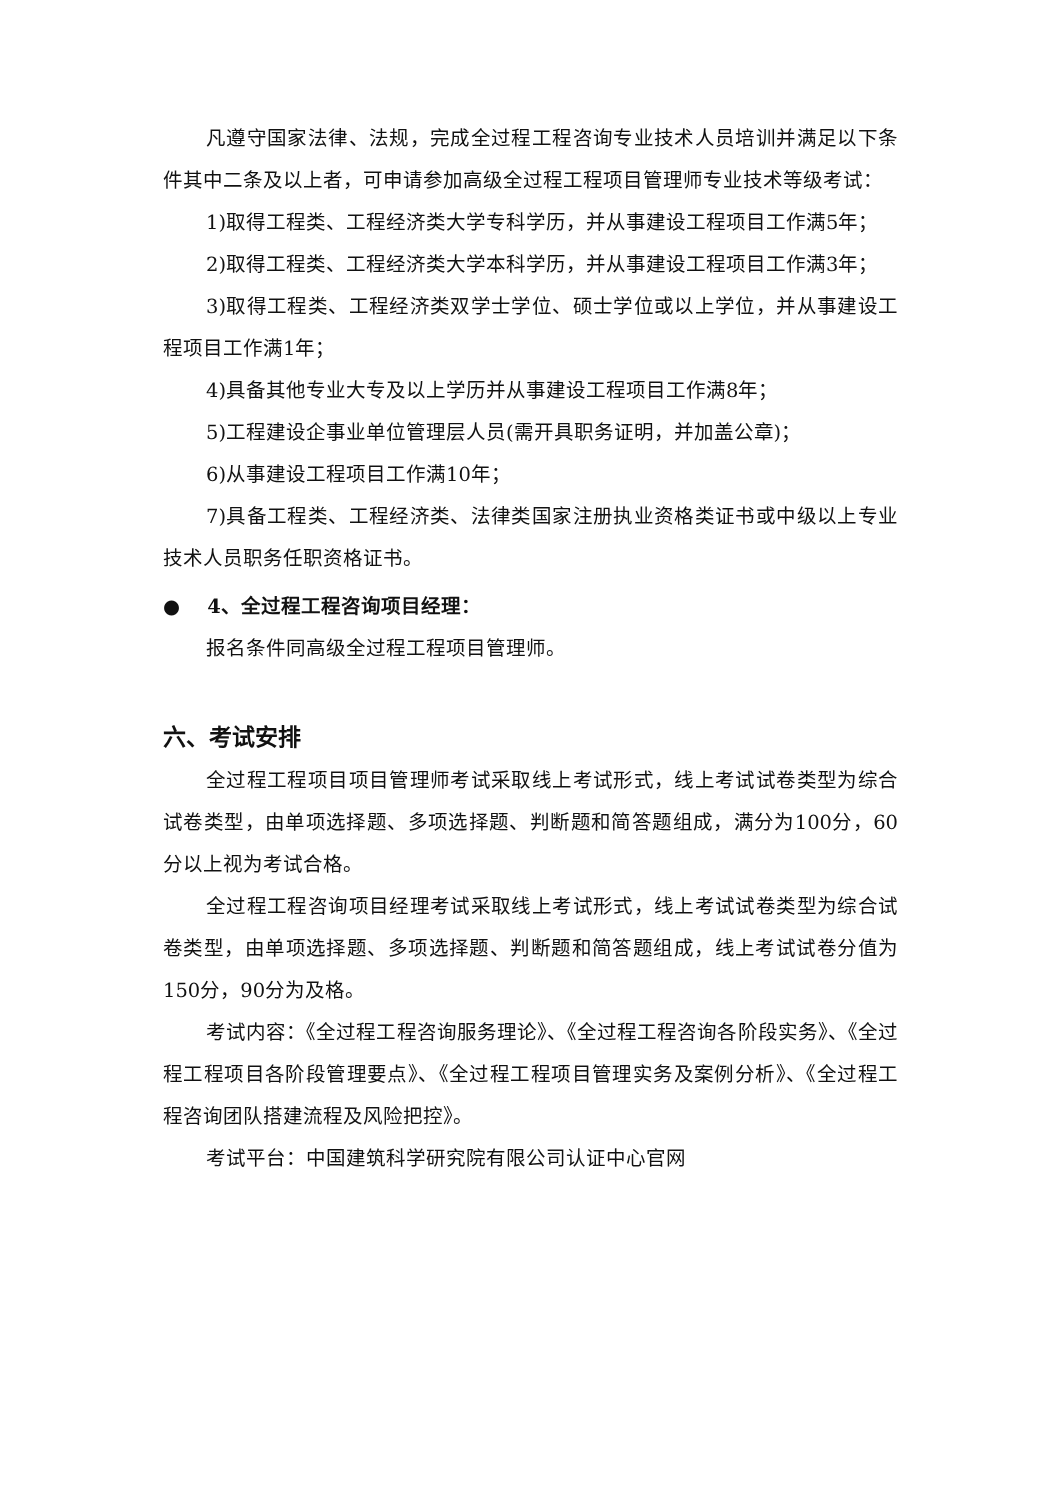凡遵守国家法律、法规，完成全过程工程咨询专业技术人员培训并满足以下条件其中二条及以上者，可申请参加高级全过程工程项目管理师专业技术等级考试：
1)取得工程类、工程经济类大学专科学历，并从事建设工程项目工作满5年；
2)取得工程类、工程经济类大学本科学历，并从事建设工程项目工作满3年；
3)取得工程类、工程经济类双学士学位、硕士学位或以上学位，并从事建设工程项目工作满1年；
4)具备其他专业大专及以上学历并从事建设工程项目工作满8年；
5)工程建设企事业单位管理层人员(需开具职务证明，并加盖公章)；
6)从事建设工程项目工作满10年；
7)具备工程类、工程经济类、法律类国家注册执业资格类证书或中级以上专业技术人员职务任职资格证书。
● 4、全过程工程咨询项目经理：
报名条件同高级全过程工程项目管理师。
六、考试安排
全过程工程项目项目管理师考试采取线上考试形式，线上考试试卷类型为综合试卷类型，由单项选择题、多项选择题、判断题和简答题组成，满分为100分，60分以上视为考试合格。
全过程工程咨询项目经理考试采取线上考试形式，线上考试试卷类型为综合试卷类型，由单项选择题、多项选择题、判断题和简答题组成，线上考试试卷分值为150分，90分为及格。
考试内容：《全过程工程咨询服务理论》、《全过程工程咨询各阶段实务》、《全过程工程项目各阶段管理要点》、《全过程工程项目管理实务及案例分析》、《全过程工程咨询团队搭建流程及风险把控》。
考试平台：中国建筑科学研究院有限公司认证中心官网